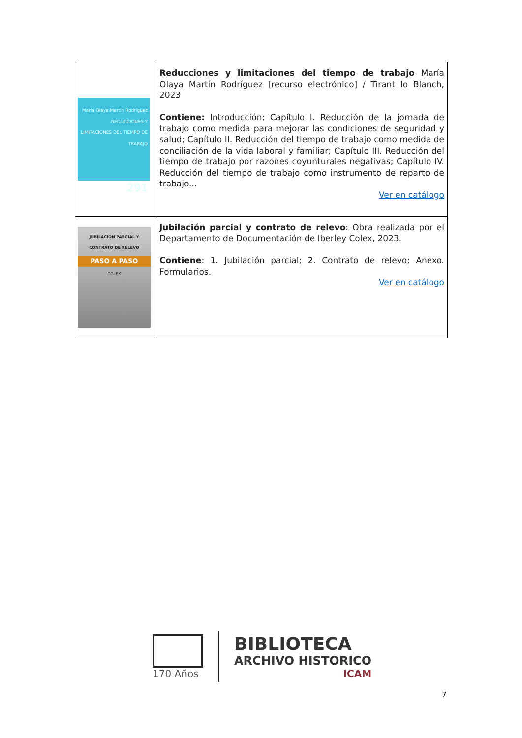| María Olaya Martín Rodríguez REDUCCIONES Y LIMITACIONES DEL TIEMPO DE TRABAJO 291 | Reducciones y limitaciones del tiempo de trabajo María Olaya Martín Rodríguez [recurso electrónico] / Tirant lo Blanch, 2023 Contiene: Introducción; Capítulo I. Reducción de la jornada de trabajo como medida para mejorar las condiciones de seguridad y salud; Capítulo II. Reducción del tiempo de trabajo como medida de conciliación de la vida laboral y familiar; Capítulo III. Reducción del tiempo de trabajo por razones coyunturales negativas; Capítulo IV. Reducción del tiempo de trabajo como instrumento de reparto de trabajo... Ver en catálogo |
| JUBILACIÓN PARCIAL Y CONTRATO DE RELEVO PASO A PASO COLEX | Jubilación parcial y contrato de relevo : Obra realizada por el Departamento de Documentación de Iberley Colex, 2023. Contiene : 1. Jubilación parcial; 2. Contrato de relevo; Anexo. Formularios. Ver en catálogo |
170 Años
BIBLIOTECA
ARCHIVO HISTORICO
ICAM
7